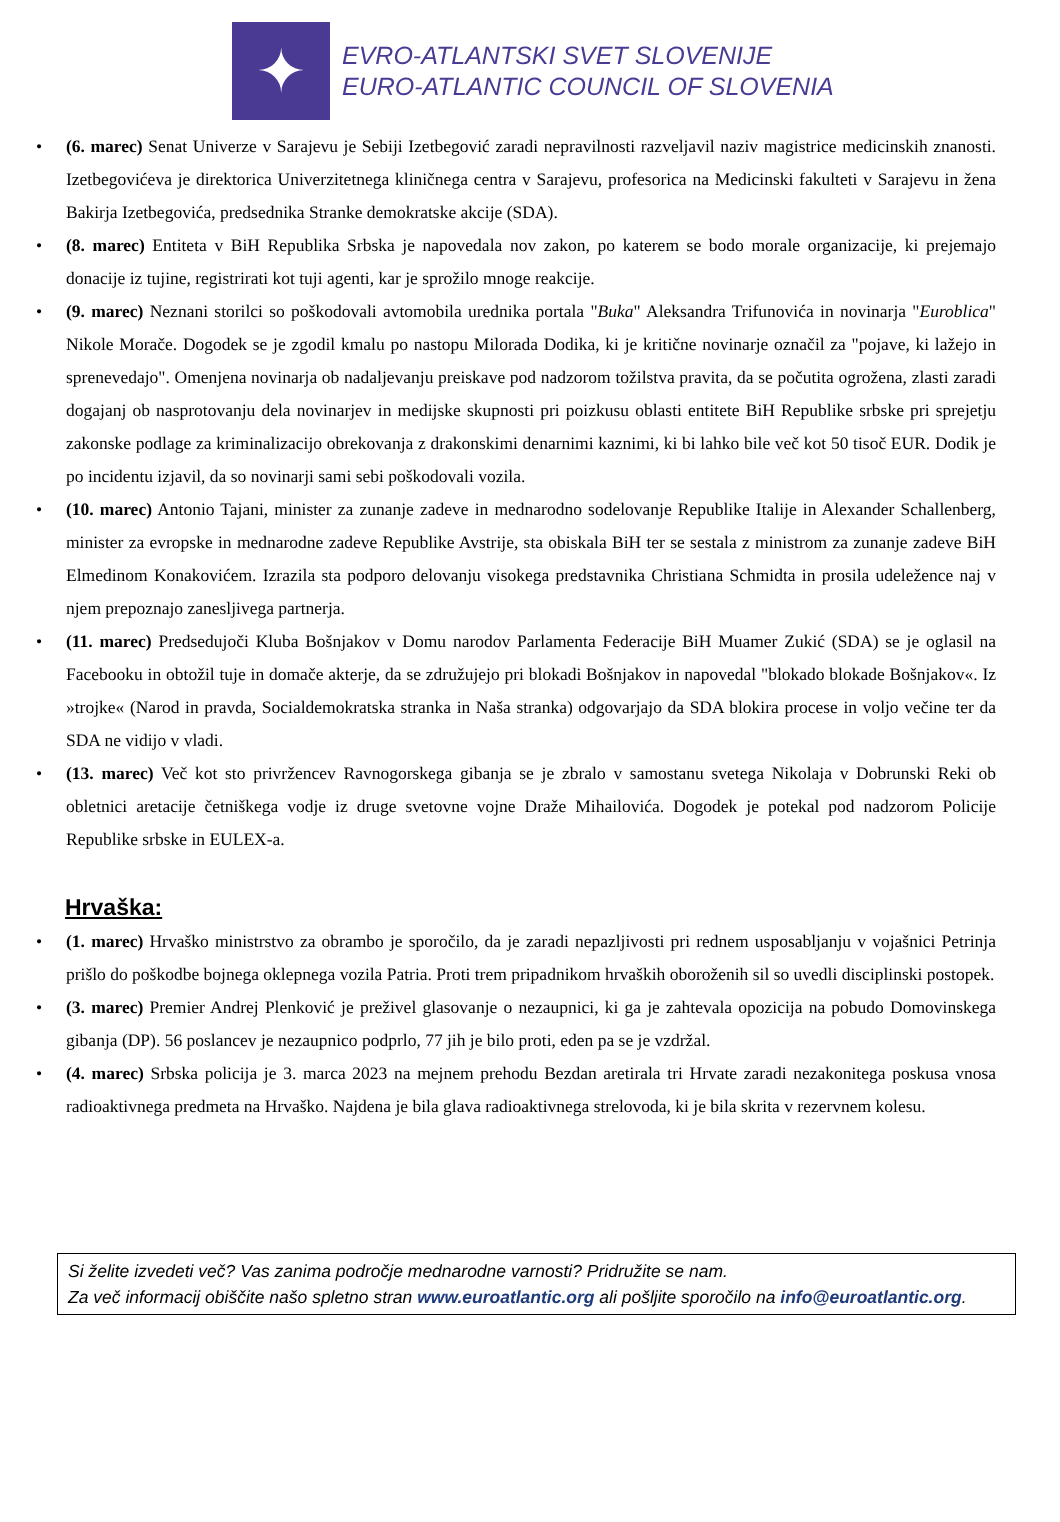✦
EVRO-ATLANTSKI SVET SLOVENIJE
EURO-ATLANTIC COUNCIL OF SLOVENIA
• (6. marec) Senat Univerze v Sarajevu je Sebiji Izetbegović zaradi nepravilnosti razveljavil naziv magistrice medicinskih znanosti. Izetbegovićeva je direktorica Univerzitetnega kliničnega centra v Sarajevu, profesorica na Medicinski fakulteti v Sarajevu in žena Bakirja Izetbegovića, predsednika Stranke demokratske akcije (SDA).
• (8. marec) Entiteta v BiH Republika Srbska je napovedala nov zakon, po katerem se bodo morale organizacije, ki prejemajo donacije iz tujine, registrirati kot tuji agenti, kar je sprožilo mnoge reakcije.
• (9. marec) Neznani storilci so poškodovali avtomobila urednika portala "Buka" Aleksandra Trifunovića in novinarja "Euroblica" Nikole Morače. Dogodek se je zgodil kmalu po nastopu Milorada Dodika, ki je kritične novinarje označil za "pojave, ki lažejo in sprenevedajo". Omenjena novinarja ob nadaljevanju preiskave pod nadzorom tožilstva pravita, da se počutita ogrožena, zlasti zaradi dogajanj ob nasprotovanju dela novinarjev in medijske skupnosti pri poizkusu oblasti entitete BiH Republike srbske pri sprejetju zakonske podlage za kriminalizacijo obrekovanja z drakonskimi denarnimi kaznimi, ki bi lahko bile več kot 50 tisoč EUR. Dodik je po incidentu izjavil, da so novinarji sami sebi poškodovali vozila.
• (10. marec) Antonio Tajani, minister za zunanje zadeve in mednarodno sodelovanje Republike Italije in Alexander Schallenberg, minister za evropske in mednarodne zadeve Republike Avstrije, sta obiskala BiH ter se sestala z ministrom za zunanje zadeve BiH Elmedinom Konakovićem. Izrazila sta podporo delovanju visokega predstavnika Christiana Schmidta in prosila udeležence naj v njem prepoznajo zanesljivega partnerja.
• (11. marec) Predsedujoči Kluba Bošnjakov v Domu narodov Parlamenta Federacije BiH Muamer Zukić (SDA) se je oglasil na Facebooku in obtožil tuje in domače akterje, da se združujejo pri blokadi Bošnjakov in napovedal "blokado blokade Bošnjakov«. Iz »trojke« (Narod in pravda, Socialdemokratska stranka in Naša stranka) odgovarjajo da SDA blokira procese in voljo večine ter da SDA ne vidijo v vladi.
• (13. marec) Več kot sto privržencev Ravnogorskega gibanja se je zbralo v samostanu svetega Nikolaja v Dobrunski Reki ob obletnici aretacije četniškega vodje iz druge svetovne vojne Draže Mihailovića. Dogodek je potekal pod nadzorom Policije Republike srbske in EULEX-a.
Hrvaška:
• (1. marec) Hrvaško ministrstvo za obrambo je sporočilo, da je zaradi nepazljivosti pri rednem usposabljanju v vojašnici Petrinja prišlo do poškodbe bojnega oklepnega vozila Patria. Proti trem pripadnikom hrvaških oboroženih sil so uvedli disciplinski postopek.
• (3. marec) Premier Andrej Plenković je preživel glasovanje o nezaupnici, ki ga je zahtevala opozicija na pobudo Domovinskega gibanja (DP). 56 poslancev je nezaupnico podprlo, 77 jih je bilo proti, eden pa se je vzdržal.
• (4. marec) Srbska policija je 3. marca 2023 na mejnem prehodu Bezdan aretirala tri Hrvate zaradi nezakonitega poskusa vnosa radioaktivnega predmeta na Hrvaško. Najdena je bila glava radioaktivnega strelovoda, ki je bila skrita v rezervnem kolesu.
Si želite izvedeti več? Vas zanima področje mednarodne varnosti? Pridružite se nam.
Za več informacij obiščite našo spletno stran www.euroatlantic.org ali pošljite sporočilo na info@euroatlantic.org.